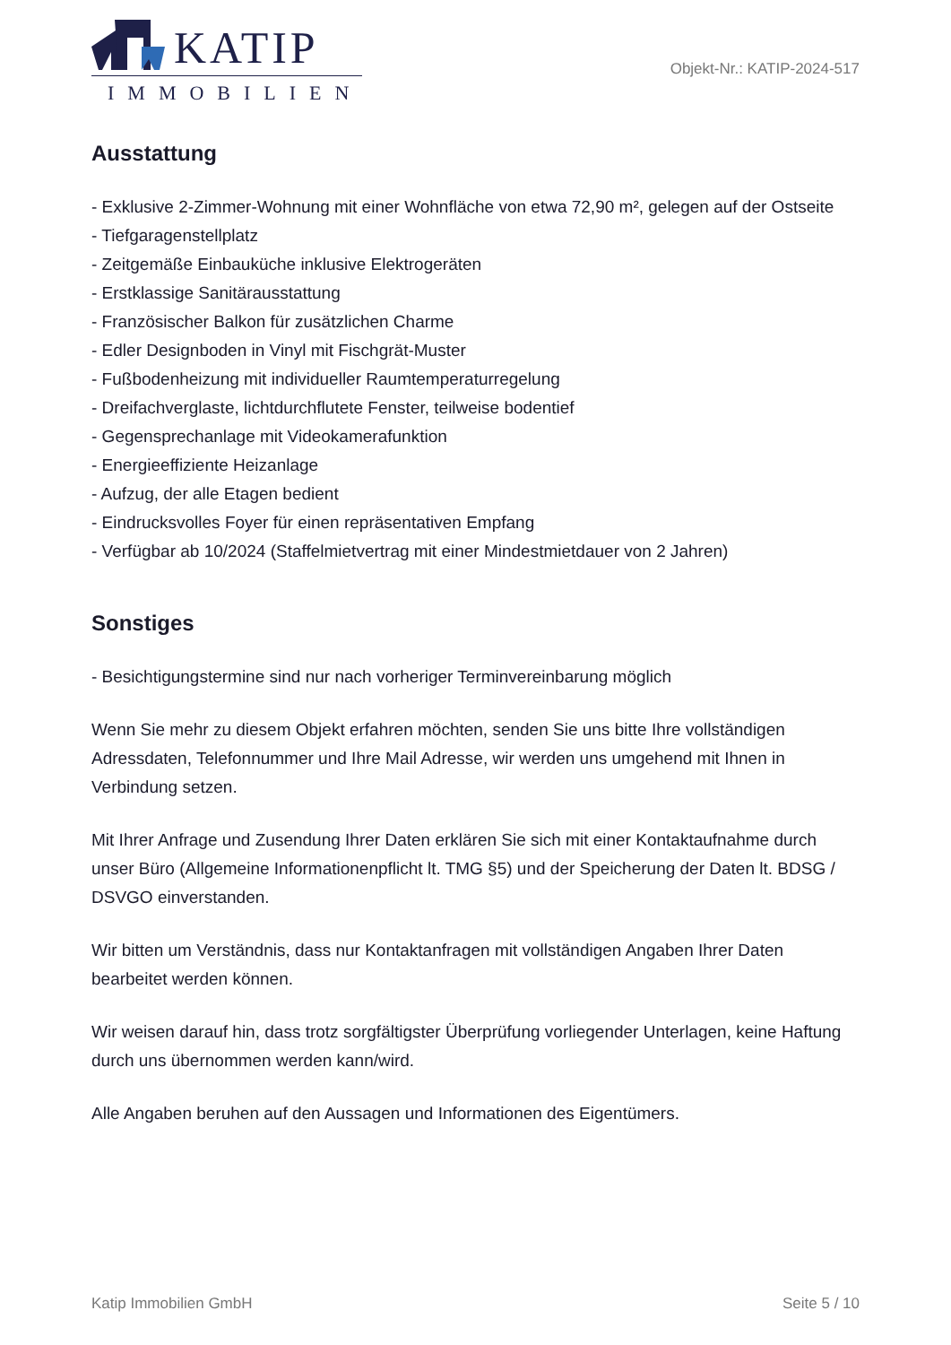KATIP
IMMOBILIEN
Objekt-Nr.: KATIP-2024-517
Ausstattung
- Exklusive 2-Zimmer-Wohnung mit einer Wohnfläche von etwa 72,90 m², gelegen auf der Ostseite
- Tiefgaragenstellplatz
- Zeitgemäße Einbauküche inklusive Elektrogeräten
- Erstklassige Sanitärausstattung
- Französischer Balkon für zusätzlichen Charme
- Edler Designboden in Vinyl mit Fischgrät-Muster
- Fußbodenheizung mit individueller Raumtemperaturregelung
- Dreifachverglaste, lichtdurchflutete Fenster, teilweise bodentief
- Gegensprechanlage mit Videokamerafunktion
- Energieeffiziente Heizanlage
- Aufzug, der alle Etagen bedient
- Eindrucksvolles Foyer für einen repräsentativen Empfang
- Verfügbar ab 10/2024 (Staffelmietvertrag mit einer Mindestmietdauer von 2 Jahren)
Sonstiges
- Besichtigungstermine sind nur nach vorheriger Terminvereinbarung möglich
Wenn Sie mehr zu diesem Objekt erfahren möchten, senden Sie uns bitte Ihre vollständigen Adressdaten, Telefonnummer und Ihre Mail Adresse, wir werden uns umgehend mit Ihnen in Verbindung setzen.
Mit Ihrer Anfrage und Zusendung Ihrer Daten erklären Sie sich mit einer Kontaktaufnahme durch unser Büro (Allgemeine Informationenpflicht lt. TMG §5) und der Speicherung der Daten lt. BDSG / DSVGO einverstanden.
Wir bitten um Verständnis, dass nur Kontaktanfragen mit vollständigen Angaben Ihrer Daten bearbeitet werden können.
Wir weisen darauf hin, dass trotz sorgfältigster Überprüfung vorliegender Unterlagen, keine Haftung durch uns übernommen werden kann/wird.
Alle Angaben beruhen auf den Aussagen und Informationen des Eigentümers.
Katip Immobilien GmbH Seite 5 / 10